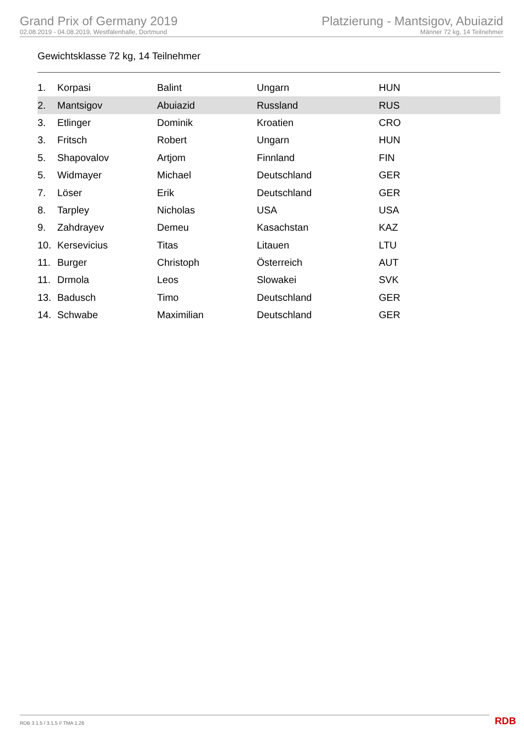Grand Prix of Germany 2019
02.08.2019 - 04.08.2019, Westfalenhalle, Dortmund
Platzierung - Mantsigov, Abuiazid
Männer 72 kg, 14 Teilnehmer
Gewichtsklasse 72 kg, 14 Teilnehmer
| 1. | Korpasi | Balint | Ungarn | HUN |
| 2. | Mantsigov | Abuiazid | Russland | RUS |
| 3. | Etlinger | Dominik | Kroatien | CRO |
| 3. | Fritsch | Robert | Ungarn | HUN |
| 5. | Shapovalov | Artjom | Finnland | FIN |
| 5. | Widmayer | Michael | Deutschland | GER |
| 7. | Löser | Erik | Deutschland | GER |
| 8. | Tarpley | Nicholas | USA | USA |
| 9. | Zahdrayev | Demeu | Kasachstan | KAZ |
| 10. | Kersevicius | Titas | Litauen | LTU |
| 11. | Burger | Christoph | Österreich | AUT |
| 11. | Drmola | Leos | Slowakei | SVK |
| 13. | Badusch | Timo | Deutschland | GER |
| 14. | Schwabe | Maximilian | Deutschland | GER |
RDB 3.1.5 / 3.1.5 // TMA 1.26 RDB